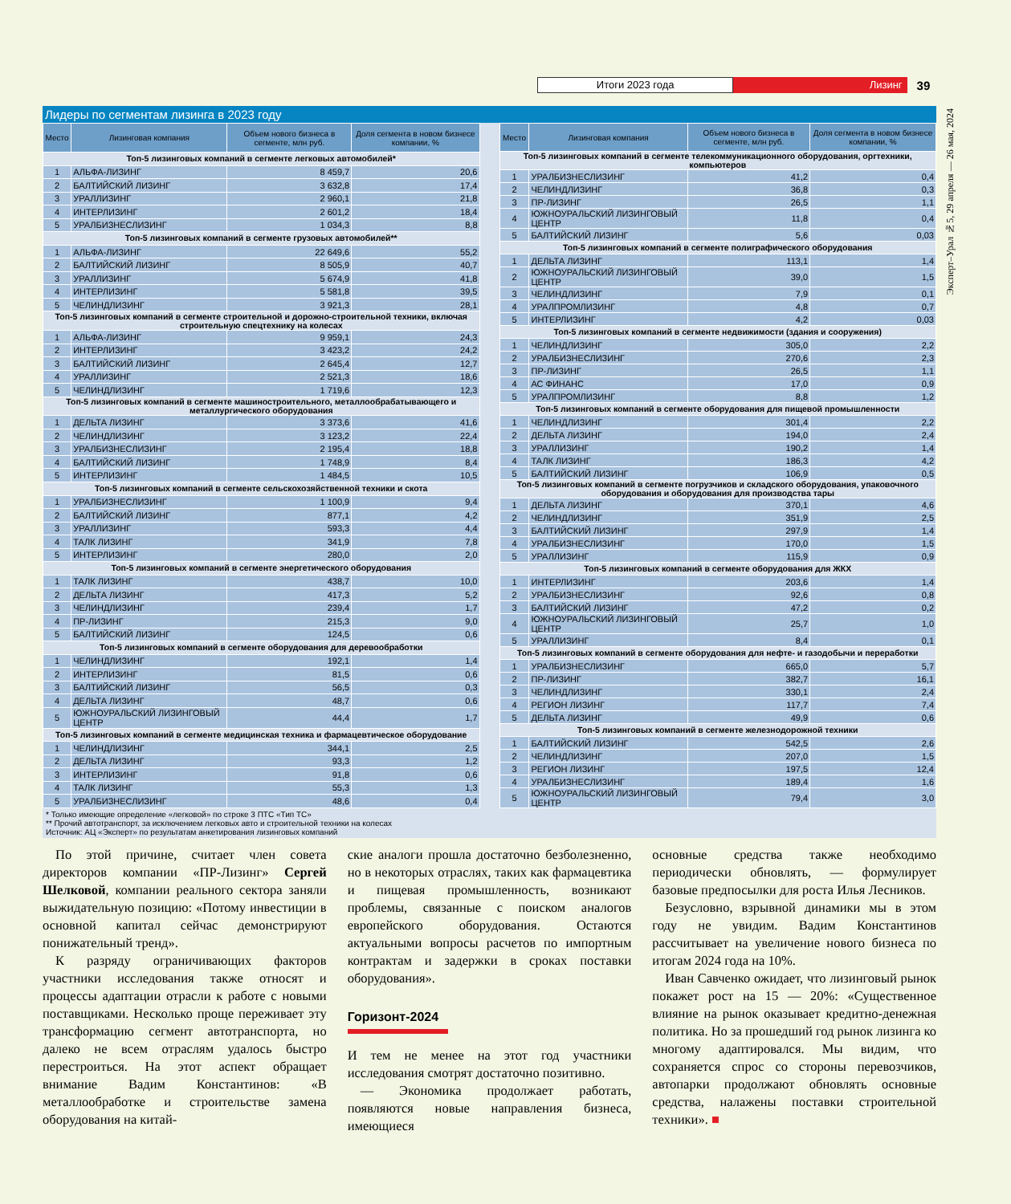Итоги 2023 года Лизинг 39
Эксперт–Урал №5, 29 апреля — 26 мая, 2024
Лидеры по сегментам лизинга в 2023 году
| Место | Лизинговая компания | Объем нового бизнеса в сегменте, млн руб. | Доля сегмента в новом бизнесе компании, % |
| --- | --- | --- | --- |
| Топ-5 лизинговых компаний в сегменте легковых автомобилей* | | | |
| 1 | АЛЬФА-ЛИЗИНГ | 8 459,7 | 20,6 |
| 2 | БАЛТИЙСКИЙ ЛИЗИНГ | 3 632,8 | 17,4 |
| 3 | УРАЛЛИЗИНГ | 2 960,1 | 21,8 |
| 4 | ИНТЕРЛИЗИНГ | 2 601,2 | 18,4 |
| 5 | УРАЛБИЗНЕСЛИЗИНГ | 1 034,3 | 8,8 |
| Топ-5 лизинговых компаний в сегменте грузовых автомобилей** | | | |
| 1 | АЛЬФА-ЛИЗИНГ | 22 649,6 | 55,2 |
| 2 | БАЛТИЙСКИЙ ЛИЗИНГ | 8 505,9 | 40,7 |
| 3 | УРАЛЛИЗИНГ | 5 674,9 | 41,8 |
| 4 | ИНТЕРЛИЗИНГ | 5 581,8 | 39,5 |
| 5 | ЧЕЛИНДЛИЗИНГ | 3 921,3 | 28,1 |
| Топ-5 лизинговых компаний в сегменте строительной и дорожно-строительной техники, включая строительную спецтехнику на колесах | | | |
| 1 | АЛЬФА-ЛИЗИНГ | 9 959,1 | 24,3 |
| 2 | ИНТЕРЛИЗИНГ | 3 423,2 | 24,2 |
| 3 | БАЛТИЙСКИЙ ЛИЗИНГ | 2 645,4 | 12,7 |
| 4 | УРАЛЛИЗИНГ | 2 521,3 | 18,6 |
| 5 | ЧЕЛИНДЛИЗИНГ | 1 719,6 | 12,3 |
| Топ-5 лизинговых компаний в сегменте машиностроительного, металлообрабатывающего и металлургического оборудования | | | |
| 1 | ДЕЛЬТА ЛИЗИНГ | 3 373,6 | 41,6 |
| 2 | ЧЕЛИНДЛИЗИНГ | 3 123,2 | 22,4 |
| 3 | УРАЛБИЗНЕСЛИЗИНГ | 2 195,4 | 18,8 |
| 4 | БАЛТИЙСКИЙ ЛИЗИНГ | 1 748,9 | 8,4 |
| 5 | ИНТЕРЛИЗИНГ | 1 484,5 | 10,5 |
| Топ-5 лизинговых компаний в сегменте сельскохозяйственной техники и скота | | | |
| 1 | УРАЛБИЗНЕСЛИЗИНГ | 1 100,9 | 9,4 |
| 2 | БАЛТИЙСКИЙ ЛИЗИНГ | 877,1 | 4,2 |
| 3 | УРАЛЛИЗИНГ | 593,3 | 4,4 |
| 4 | ТАЛК ЛИЗИНГ | 341,9 | 7,8 |
| 5 | ИНТЕРЛИЗИНГ | 280,0 | 2,0 |
| Топ-5 лизинговых компаний в сегменте энергетического оборудования | | | |
| 1 | ТАЛК ЛИЗИНГ | 438,7 | 10,0 |
| 2 | ДЕЛЬТА ЛИЗИНГ | 417,3 | 5,2 |
| 3 | ЧЕЛИНДЛИЗИНГ | 239,4 | 1,7 |
| 4 | ПР-ЛИЗИНГ | 215,3 | 9,0 |
| 5 | БАЛТИЙСКИЙ ЛИЗИНГ | 124,5 | 0,6 |
| Топ-5 лизинговых компаний в сегменте оборудования для деревообработки | | | |
| 1 | ЧЕЛИНДЛИЗИНГ | 192,1 | 1,4 |
| 2 | ИНТЕРЛИЗИНГ | 81,5 | 0,6 |
| 3 | БАЛТИЙСКИЙ ЛИЗИНГ | 56,5 | 0,3 |
| 4 | ДЕЛЬТА ЛИЗИНГ | 48,7 | 0,6 |
| 5 | ЮЖНОУРАЛЬСКИЙ ЛИЗИНГОВЫЙ ЦЕНТР | 44,4 | 1,7 |
| Топ-5 лизинговых компаний в сегменте медицинская техника и фармацевтическое оборудование | | | |
| 1 | ЧЕЛИНДЛИЗИНГ | 344,1 | 2,5 |
| 2 | ДЕЛЬТА ЛИЗИНГ | 93,3 | 1,2 |
| 3 | ИНТЕРЛИЗИНГ | 91,8 | 0,6 |
| 4 | ТАЛК ЛИЗИНГ | 55,3 | 1,3 |
| 5 | УРАЛБИЗНЕСЛИЗИНГ | 48,6 | 0,4 |
| Место | Лизинговая компания | Объем нового бизнеса в сегменте, млн руб. | Доля сегмента в новом бизнесе компании, % |
| --- | --- | --- | --- |
| Топ-5 лизинговых компаний в сегменте телекоммуникационного оборудования, оргтехники, компьютеров | | | |
| 1 | УРАЛБИЗНЕСЛИЗИНГ | 41,2 | 0,4 |
| 2 | ЧЕЛИНДЛИЗИНГ | 36,8 | 0,3 |
| 3 | ПР-ЛИЗИНГ | 26,5 | 1,1 |
| 4 | ЮЖНОУРАЛЬСКИЙ ЛИЗИНГОВЫЙ ЦЕНТР | 11,8 | 0,4 |
| 5 | БАЛТИЙСКИЙ ЛИЗИНГ | 5,6 | 0,03 |
| Топ-5 лизинговых компаний в сегменте полиграфического оборудования | | | |
| 1 | ДЕЛЬТА ЛИЗИНГ | 113,1 | 1,4 |
| 2 | ЮЖНОУРАЛЬСКИЙ ЛИЗИНГОВЫЙ ЦЕНТР | 39,0 | 1,5 |
| 3 | ЧЕЛИНДЛИЗИНГ | 7,9 | 0,1 |
| 4 | УРАЛПРОМЛИЗИНГ | 4,8 | 0,7 |
| 5 | ИНТЕРЛИЗИНГ | 4,2 | 0,03 |
| Топ-5 лизинговых компаний в сегменте недвижимости (здания и сооружения) | | | |
| 1 | ЧЕЛИНДЛИЗИНГ | 305,0 | 2,2 |
| 2 | УРАЛБИЗНЕСЛИЗИНГ | 270,6 | 2,3 |
| 3 | ПР-ЛИЗИНГ | 26,5 | 1,1 |
| 4 | АС ФИНАНС | 17,0 | 0,9 |
| 5 | УРАЛПРОМЛИЗИНГ | 8,8 | 1,2 |
| Топ-5 лизинговых компаний в сегменте оборудования для пищевой промышленности | | | |
| 1 | ЧЕЛИНДЛИЗИНГ | 301,4 | 2,2 |
| 2 | ДЕЛЬТА ЛИЗИНГ | 194,0 | 2,4 |
| 3 | УРАЛЛИЗИНГ | 190,2 | 1,4 |
| 4 | ТАЛК ЛИЗИНГ | 186,3 | 4,2 |
| 5 | БАЛТИЙСКИЙ ЛИЗИНГ | 106,9 | 0,5 |
| Топ-5 лизинговых компаний в сегменте погрузчиков и складского оборудования, упаковочного оборудования и оборудования для производства тары | | | |
| 1 | ДЕЛЬТА ЛИЗИНГ | 370,1 | 4,6 |
| 2 | ЧЕЛИНДЛИЗИНГ | 351,9 | 2,5 |
| 3 | БАЛТИЙСКИЙ ЛИЗИНГ | 297,9 | 1,4 |
| 4 | УРАЛБИЗНЕСЛИЗИНГ | 170,0 | 1,5 |
| 5 | УРАЛЛИЗИНГ | 115,9 | 0,9 |
| Топ-5 лизинговых компаний в сегменте оборудования для ЖКХ | | | |
| 1 | ИНТЕРЛИЗИНГ | 203,6 | 1,4 |
| 2 | УРАЛБИЗНЕСЛИЗИНГ | 92,6 | 0,8 |
| 3 | БАЛТИЙСКИЙ ЛИЗИНГ | 47,2 | 0,2 |
| 4 | ЮЖНОУРАЛЬСКИЙ ЛИЗИНГОВЫЙ ЦЕНТР | 25,7 | 1,0 |
| 5 | УРАЛЛИЗИНГ | 8,4 | 0,1 |
| Топ-5 лизинговых компаний в сегменте оборудования для нефте- и газодобычи и переработки | | | |
| 1 | УРАЛБИЗНЕСЛИЗИНГ | 665,0 | 5,7 |
| 2 | ПР-ЛИЗИНГ | 382,7 | 16,1 |
| 3 | ЧЕЛИНДЛИЗИНГ | 330,1 | 2,4 |
| 4 | РЕГИОН ЛИЗИНГ | 117,7 | 7,4 |
| 5 | ДЕЛЬТА ЛИЗИНГ | 49,9 | 0,6 |
| Топ-5 лизинговых компаний в сегменте железнодорожной техники | | | |
| 1 | БАЛТИЙСКИЙ ЛИЗИНГ | 542,5 | 2,6 |
| 2 | ЧЕЛИНДЛИЗИНГ | 207,0 | 1,5 |
| 3 | РЕГИОН ЛИЗИНГ | 197,5 | 12,4 |
| 4 | УРАЛБИЗНЕСЛИЗИНГ | 189,4 | 1,6 |
| 5 | ЮЖНОУРАЛЬСКИЙ ЛИЗИНГОВЫЙ ЦЕНТР | 79,4 | 3,0 |
* Только имеющие определение «легковой» по строке 3 ПТС «Тип ТС»
** Прочий автотранспорт, за исключением легковых авто и строительной техники на колесах
Источник: АЦ «Эксперт» по результатам анкетирования лизинговых компаний
По этой причине, считает член совета директоров компании «ПР-Лизинг» Сергей Шелковой, компании реального сектора заняли выжидательную позицию: «Потому инвестиции в основной капитал сейчас демонстрируют понижательный тренд».
К разряду ограничивающих факторов участники исследования также относят и процессы адаптации отрасли к работе с новыми поставщиками. Несколько проще переживает эту трансформацию сегмент автотранспорта, но далеко не всем отраслям удалось быстро перестроиться. На этот аспект обращает внимание Вадим Константинов: «В металлообработке и строительстве замена оборудования на китай-
ские аналоги прошла достаточно безболезненно, но в некоторых отраслях, таких как фармацевтика и пищевая промышленность, возникают проблемы, связанные с поиском аналогов европейского оборудования. Остаются актуальными вопросы расчетов по импортным контрактам и задержки в сроках поставки оборудования».
Горизонт-2024
И тем не менее на этот год участники исследования смотрят достаточно позитивно.
— Экономика продолжает работать, появляются новые направления бизнеса, имеющиеся
основные средства также необходимо периодически обновлять, — формулирует базовые предпосылки для роста Илья Лесников.
Безусловно, взрывной динамики мы в этом году не увидим. Вадим Константинов рассчитывает на увеличение нового бизнеса по итогам 2024 года на 10%.
Иван Савченко ожидает, что лизинговый рынок покажет рост на 15 — 20%: «Существенное влияние на рынок оказывает кредитно-денежная политика. Но за прошедший год рынок лизинга ко многому адаптировался. Мы видим, что сохраняется спрос со стороны перевозчиков, автопарки продолжают обновлять основные средства, налажены поставки строительной техники». ■